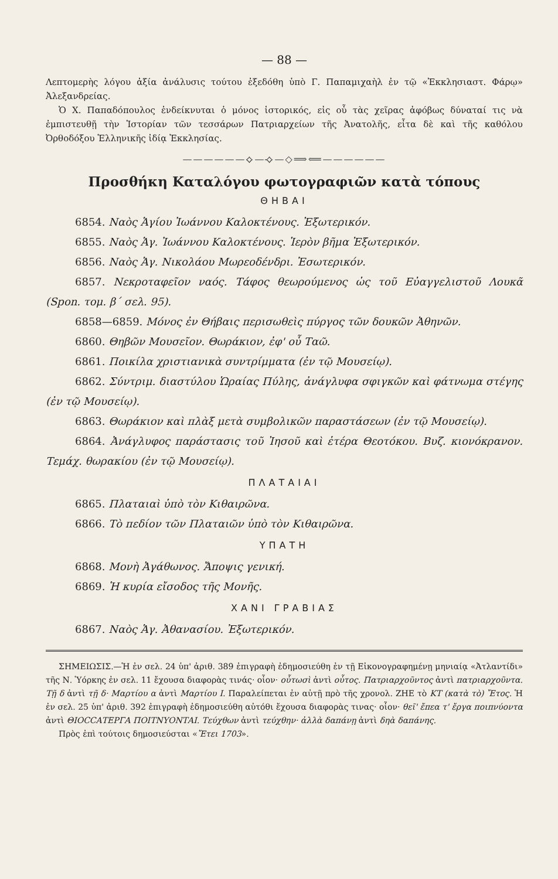— 88 —
Λεπτομερὴς λόγου ἀξία ἀνάλυσις τούτου ἐξεδόθη ὑπὸ Γ. Παπαμιχαὴλ ἐν τῷ «Ἐκκλησιαστ. Φάρῳ» Ἀλεξανδρείας.
Ὁ Χ. Παπαδόπουλος ἐνδείκνυται ὁ μόνος ἱστορικός, εἰς οὗ τὰς χεῖρας ἀφόβως δύναταί τις νὰ ἐμπιστευθῇ τὴν Ἱστορίαν τῶν τεσσάρων Πατριαρχείων τῆς Ἀνατολῆς, εἶτα δὲ καὶ τῆς καθόλου Ὀρθοδόξου Ἑλληνικῆς ἰδίᾳ Ἐκκλησίας.
——————⟡—⟢—◇⟹⟸——————
Προσθήκη Καταλόγου φωτογραφιῶν κατὰ τόπους
ΘΗΒΑΙ
6854. Ναὸς Ἁγίου Ἰωάννου Καλοκτένους. Ἐξωτερικόν.
6855. Ναὸς Ἁγ. Ἰωάννου Καλοκτένους. Ἱερὸν βῆμα Ἐξωτερικόν.
6856. Ναὸς Ἁγ. Νικολάου Μωρεοδένδρι. Ἐσωτερικόν.
6857. Νεκροταφεῖον ναός. Τάφος θεωρούμενος ὡς τοῦ Εὐαγγελιστοῦ Λουκᾶ (Spon. τομ. β΄ σελ. 95).
6858—6859. Μόνος ἐν Θήβαις περισωθεὶς πύργος τῶν δουκῶν Ἀθηνῶν.
6860. Θηβῶν Μουσεῖον. Θωράκιον, ἐφ' οὗ Ταῶ.
6861. Ποικίλα χριστιανικὰ συντρίμματα (ἐν τῷ Μουσείῳ).
6862. Σύντριμ. διαστύλου Ὡραίας Πύλης, ἀνάγλυφα σφιγκῶν καὶ φάτνωμα στέγης (ἐν τῷ Μουσείῳ).
6863. Θωράκιον καὶ πλὰξ μετὰ συμβολικῶν παραστάσεων (ἐν τῷ Μουσείῳ).
6864. Ἀνάγλυφος παράστασις τοῦ Ἰησοῦ καὶ ἑτέρα Θεοτόκου. Βυζ. κιονόκρανον. Τεμάχ. θωρακίου (ἐν τῷ Μουσείῳ).
ΠΛΑΤΑΙΑΙ
6865. Πλαταιαὶ ὑπὸ τὸν Κιθαιρῶνα.
6866. Τὸ πεδίον τῶν Πλαταιῶν ὑπὸ τὸν Κιθαιρῶνα.
ΥΠΑΤΗ
6868. Μονὴ Ἀγάθωνος. Ἄποψις γενική.
6869. Ἡ κυρία εἴσοδος τῆς Μονῆς.
ΧΑΝΙ ΓΡΑΒΙΑΣ
6867. Ναὸς Ἁγ. Ἀθανασίου. Ἐξωτερικόν.
ΣΗΜΕΙΩΣΙΣ.—Ἡ ἐν σελ. 24 ὑπ' ἀριθ. 389 ἐπιγραφὴ ἐδημοσιεύθη ἐν τῇ Εἰκονογραφημένῃ μηνιαίᾳ «Ἀτλαντίδι» τῆς Ν. Ὑόρκης ἐν σελ. 11 ἔχουσα διαφορὰς τινάς· οἷον· οὗτωσὶ ἀντὶ οὗτος. Πατριαρχοῦντος ἀντὶ πατριαρχοῦντα. Τῇ δ ἀντὶ τῇ δ· Μαρτίου α ἀντὶ Μαρτίου Ι. Παραλείπεται ἐν αὐτῇ πρὸ τῆς χρονολ. ΖΗΕ τὸ ΚΤ (κατὰ τὸ) Ἔτος. Ἡ ἐν σελ. 25 ὑπ' ἀριθ. 392 ἐπιγραφὴ ἐδημοσιεύθη αὐτόθι ἔχουσα διαφορὰς τινας· οἷον· θεῖ' ἔπεα τ' ἔργα ποιπνύοντα ἀντὶ ΘΙΟCCΑΤΕΡΓΑ ΠΟΙΤΝΥΟΝΤΑΙ. Τεύχθων ἀντὶ τεύχθην· ἀλλὰ δαπάνῃ ἀντὶ δηὰ δαπάνης.
Πρὸς ἐπὶ τούτοις δημοσιεύσται «Ἔτει 1703».